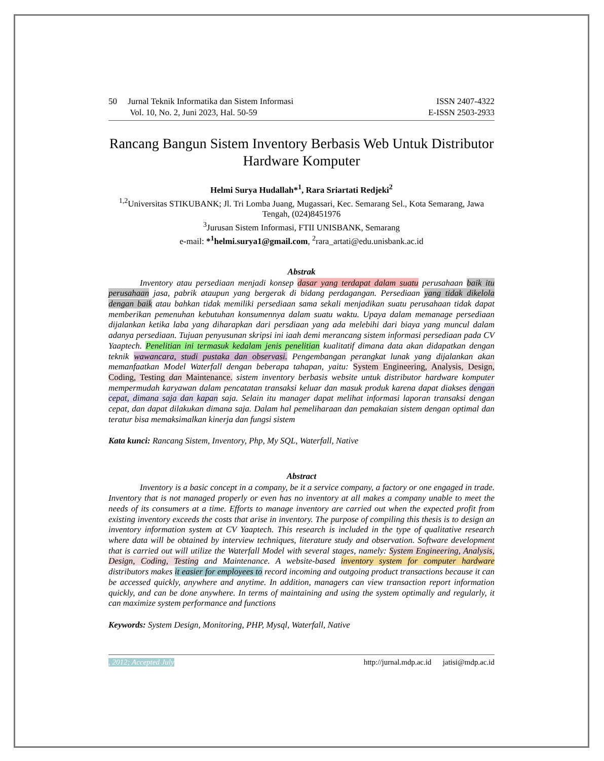50 Jurnal Teknik Informatika dan Sistem Informasi
Vol. 10, No. 2, Juni 2023, Hal. 50-59
ISSN 2407-4322
E-ISSN 2503-2933
Rancang Bangun Sistem Inventory Berbasis Web Untuk Distributor Hardware Komputer
Helmi Surya Hudallah*<sup>1</sup>, Rara Sriartati Redjeki<sup>2</sup>
<sup>1,2</sup>Universitas STIKUBANK; Jl. Tri Lomba Juang, Mugassari, Kec. Semarang Sel., Kota Semarang, Jawa Tengah, (024)8451976
<sup>3</sup> Jurusan Sistem Informasi, FTII UNISBANK, Semarang
e-mail: *<sup>1</sup>helmi.surya1@gmail.com, <sup>2</sup>rara_artati@edu.unisbank.ac.id
Abstrak
Inventory atau persediaan menjadi konsep dasar yang terdapat dalam suatu perusahaan baik itu perusahaan jasa, pabrik ataupun yang bergerak di bidang perdagangan. Persediaan yang tidak dikelola dengan baik atau bahkan tidak memiliki persediaan sama sekali menjadikan suatu perusahaan tidak dapat memberikan pemenuhan kebutuhan konsumennya dalam suatu waktu. Upaya dalam memanage persediaan dijalankan ketika laba yang diharapkan dari persdiaan yang ada melebihi dari biaya yang muncul dalam adanya persediaan. Tujuan penyusunan skripsi ini iaah demi merancang sistem informasi persediaan pada CV Yaaptech. Penelitian ini termasuk kedalam jenis penelitian kualitatif dimana data akan didapatkan dengan teknik wawancara, studi pustaka dan observasi. Pengembangan perangkat lunak yang dijalankan akan memanfaatkan Model Waterfall dengan beberapa tahapan, yaitu: System Engineering, Analysis, Design, Coding, Testing dan Maintenance. sistem inventory berbasis website untuk distributor hardware komputer mempermudah karyawan dalam pencatatan transaksi keluar dan masuk produk karena dapat diakses dengan cepat, dimana saja dan kapan saja. Selain itu manager dapat melihat informasi laporan transaksi dengan cepat, dan dapat dilakukan dimana saja. Dalam hal pemeliharaan dan pemakaian sistem dengan optimal dan teratur bisa memaksimalkan kinerja dan fungsi sistem
Kata kunci: Rancang Sistem, Inventory, Php, My SQL, Waterfall, Native
Abstract
Inventory is a basic concept in a company, be it a service company, a factory or one engaged in trade. Inventory that is not managed properly or even has no inventory at all makes a company unable to meet the needs of its consumers at a time. Efforts to manage inventory are carried out when the expected profit from existing inventory exceeds the costs that arise in inventory. The purpose of compiling this thesis is to design an inventory information system at CV Yaaptech. This research is included in the type of qualitative research where data will be obtained by interview techniques, literature study and observation. Software development that is carried out will utilize the Waterfall Model with several stages, namely: System Engineering, Analysis, Design, Coding, Testing and Maintenance. A website-based inventory system for computer hardware distributors makes it easier for employees to record incoming and outgoing product transactions because it can be accessed quickly, anywhere and anytime. In addition, managers can view transaction report information quickly, and can be done anywhere. In terms of maintaining and using the system optimally and regularly, it can maximize system performance and functions
Keywords: System Design, Monitoring, PHP, Mysql, Waterfall, Native
, 2012; Accepted July http://jurnal.mdp.ac.id jatisi@mdp.ac.id